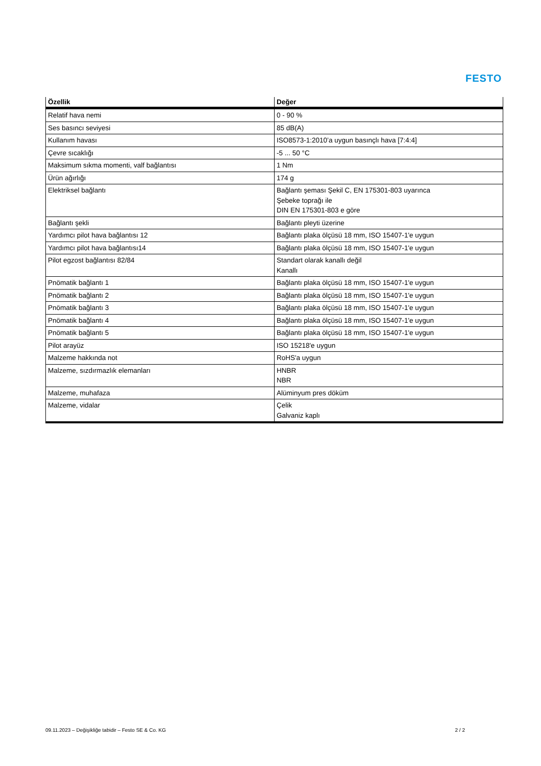FESTO
| Özellik | Değer |
| --- | --- |
| Relatif hava nemi | 0 - 90 % |
| Ses basıncı seviyesi | 85 dB(A) |
| Kullanım havası | ISO8573-1:2010’a uygun basınçlı hava [7:4:4] |
| Çevre sıcaklığı | -5 ... 50 °C |
| Maksimum sıkma momenti, valf bağlantısı | 1 Nm |
| Ürün ağırlığı | 174 g |
| Elektriksel bağlantı | Bağlantı şeması Şekil C, EN 175301-803 uyarınca Şebeke toprağı ile DIN EN 175301-803 e göre |
| Bağlantı şekli | Bağlantı pleyti üzerine |
| Yardımcı pilot hava bağlantısı 12 | Bağlantı plaka ölçüsü 18 mm, ISO 15407-1'e uygun |
| Yardımcı pilot hava bağlantısı14 | Bağlantı plaka ölçüsü 18 mm, ISO 15407-1'e uygun |
| Pilot egzost bağlantısı 82/84 | Standart olarak kanallı değil Kanallı |
| Pnömatik bağlantı 1 | Bağlantı plaka ölçüsü 18 mm, ISO 15407-1'e uygun |
| Pnömatik bağlantı 2 | Bağlantı plaka ölçüsü 18 mm, ISO 15407-1'e uygun |
| Pnömatik bağlantı 3 | Bağlantı plaka ölçüsü 18 mm, ISO 15407-1'e uygun |
| Pnömatik bağlantı 4 | Bağlantı plaka ölçüsü 18 mm, ISO 15407-1'e uygun |
| Pnömatik bağlantı 5 | Bağlantı plaka ölçüsü 18 mm, ISO 15407-1'e uygun |
| Pilot arayüz | ISO 15218'e uygun |
| Malzeme hakkında not | RoHS'a uygun |
| Malzeme, sızdırmazlık elemanları | HNBR NBR |
| Malzeme, muhafaza | Alüminyum pres döküm |
| Malzeme, vidalar | Çelik Galvaniz kaplı |
09.11.2023 – Değişikliğe tabidir – Festo SE & Co. KG 2 / 2